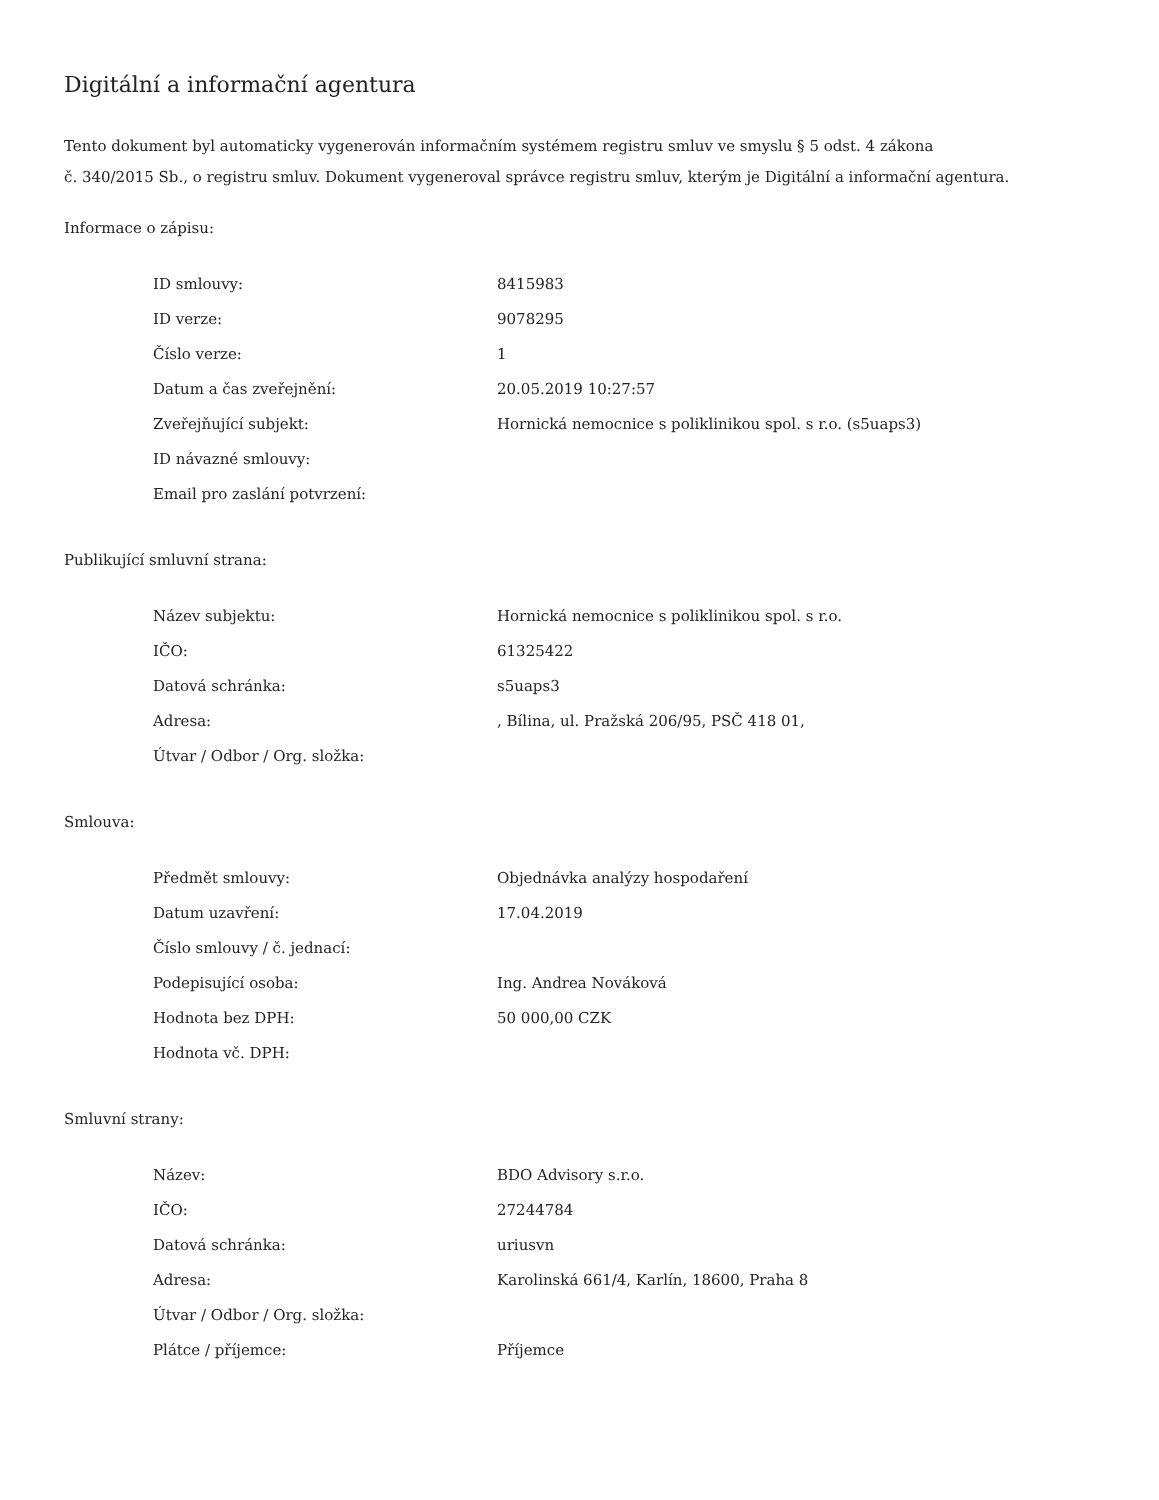Digitální a informační agentura
Tento dokument byl automaticky vygenerován informačním systémem registru smluv ve smyslu § 5 odst. 4 zákona
č. 340/2015 Sb., o registru smluv. Dokument vygeneroval správce registru smluv, kterým je Digitální a informační agentura.
Informace o zápisu:
| ID smlouvy: | 8415983 |
| ID verze: | 9078295 |
| Číslo verze: | 1 |
| Datum a čas zveřejnění: | 20.05.2019 10:27:57 |
| Zveřejňující subjekt: | Hornická nemocnice s poliklinikou spol. s r.o. (s5uaps3) |
| ID návazné smlouvy: | |
| Email pro zaslání potvrzení: | |
Publikující smluvní strana:
| Název subjektu: | Hornická nemocnice s poliklinikou spol. s r.o. |
| IČO: | 61325422 |
| Datová schránka: | s5uaps3 |
| Adresa: | , Bílina, ul. Pražská 206/95, PSČ 418 01, |
| Útvar / Odbor / Org. složka: | |
Smlouva:
| Předmět smlouvy: | Objednávka analýzy hospodaření |
| Datum uzavření: | 17.04.2019 |
| Číslo smlouvy / č. jednací: | |
| Podepisující osoba: | Ing. Andrea Nováková |
| Hodnota bez DPH: | 50 000,00 CZK |
| Hodnota vč. DPH: | |
Smluvní strany:
| Název: | BDO Advisory s.r.o. |
| IČO: | 27244784 |
| Datová schránka: | uriusvn |
| Adresa: | Karolinská 661/4, Karlín, 18600, Praha 8 |
| Útvar / Odbor / Org. složka: | |
| Plátce / příjemce: | Příjemce |